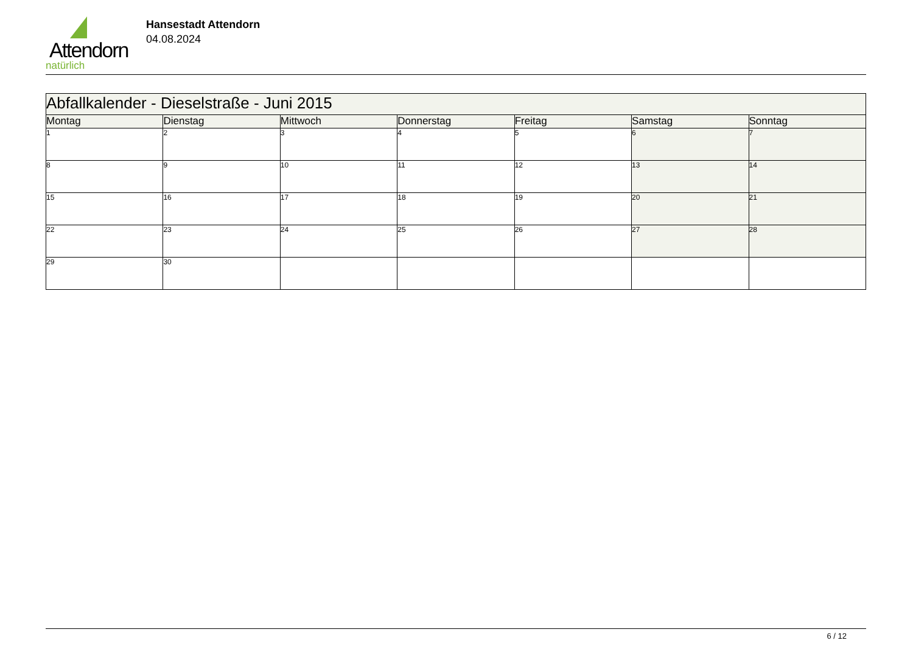Attendorn
natürlich
Hansestadt Attendorn
04.08.2024
| Abfallkalender - Dieselstraße - Juni 2015 | | | | | | |
| --- | --- | --- | --- | --- | --- | --- |
| Montag | Dienstag | Mittwoch | Donnerstag | Freitag | Samstag | Sonntag |
| 1 | 2 | 3 | 4 | 5 | 6 | 7 |
| 8 | 9 | 10 | 11 | 12 | 13 | 14 |
| 15 | 16 | 17 | 18 | 19 | 20 | 21 |
| 22 | 23 | 24 | 25 | 26 | 27 | 28 |
| 29 | 30 | | | | | |
6 / 12